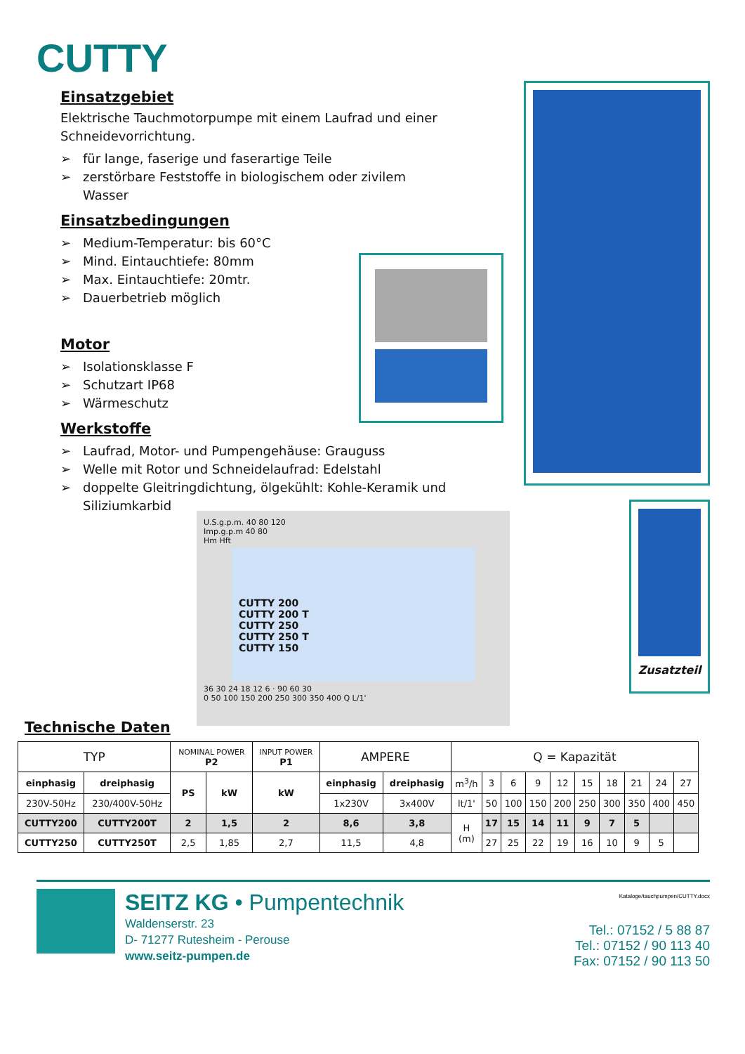CUTTY
Einsatzgebiet
Elektrische Tauchmotorpumpe mit einem Laufrad und einer Schneidevorrichtung.
➢ für lange, faserige und faserartige Teile
➢ zerstörbare Feststoffe in biologischem oder zivilem Wasser
Einsatzbedingungen
➢ Medium-Temperatur: bis 60°C
➢ Mind. Eintauchtiefe: 80mm
➢ Max. Eintauchtiefe: 20mtr.
➢ Dauerbetrieb möglich
Motor
➢ Isolationsklasse F
➢ Schutzart IP68
➢ Wärmeschutz
Werkstoffe
➢ Laufrad, Motor- und Pumpengehäuse: Grauguss
➢ Welle mit Rotor und Schneidelaufrad: Edelstahl
➢ doppelte Gleitringdichtung, ölgekühlt: Kohle-Keramik und Siliziumkarbid
Zusatzteil
U.S.g.p.m. 40 80 120
Imp.g.p.m 40 80
Hm Hft
CUTTY 200
CUTTY 200 T
CUTTY 250
CUTTY 250 T
CUTTY 150
36 30 24 18 12 6 · 90 60 30
0 50 100 150 200 250 300 350 400 Q L/1'
Technische Daten
| TYP | | NOMINAL POWER P2 | | INPUT POWER P1 | AMPERE | | Q = Kapazität | | | | | | | | | |
| einphasig | dreiphasig | PS | kW | kW | einphasig | dreiphasig | m<sup>3</sup>/h | 3 | 6 | 9 | 12 | 15 | 18 | 21 | 24 | 27 |
| 230V-50Hz | 230/400V-50Hz | | | | 1x230V | 3x400V | lt/1' | 50 | 100 | 150 | 200 | 250 | 300 | 350 | 400 | 450 |
| CUTTY200 | CUTTY200T | 2 | 1,5 | 2 | 8,6 | 3,8 | H (m) | 17 | 15 | 14 | 11 | 9 | 7 | 5 | | |
| CUTTY250 | CUTTY250T | 2,5 | 1,85 | 2,7 | 11,5 | 4,8 | | 27 | 25 | 22 | 19 | 16 | 10 | 9 | 5 | |
SEITZ KG • Pumpentechnik
Waldenserstr. 23
D- 71277 Rutesheim - Perouse
www.seitz-pumpen.de
Kataloge/tauchpumpen/CUTTY.docx
Tel.: 07152 / 5 88 87
Tel.: 07152 / 90 113 40
Fax: 07152 / 90 113 50